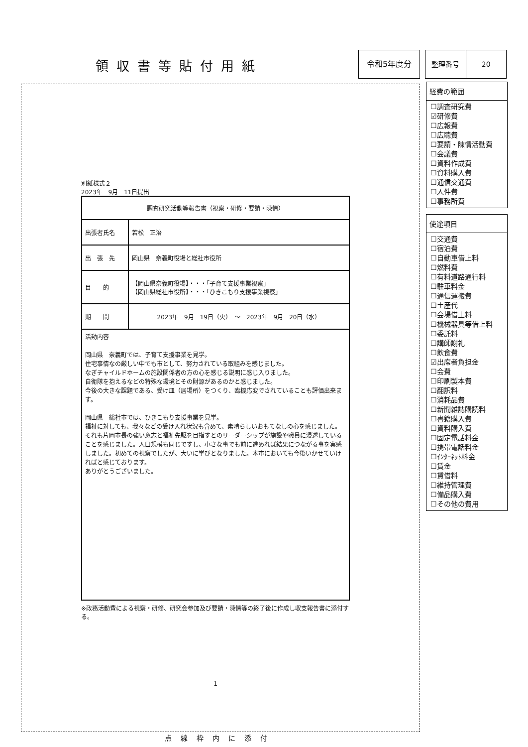領収書等貼付用紙
令和5年度分 整理番号 20
別紙様式２
2023年　9月　11日提出
| 調査研究活動等報告書（視察・研修・要請・陳情） | |
| 出張者氏名 | 若松 正治 |
| 出 張 先 | 岡山県 奈義町役場と総社市役所 |
| 目 的 | 【岡山県奈義町役場】・・・「子育て支援事業視察」 【岡山県総社市役所】・・・「ひきこもり支援事業視察」 |
| 期 間 | 2023年 9月 19日（火） ～ 2023年 9月 20日（水） |
| 活動内容 岡山県 奈義町では、子育て支援事業を見学。 住宅事情なの厳しい中でも市として、努力されている取組みを感じました。 なぎチャイルドホームの施設関係者の方の心を感じる説明に感じ入りました。 自衛隊を抱えるなどの特殊な環境とその財源があるのかと感じました。 今後の大きな課題である、受け皿（居場所）をつくり、臨機応変でされていることも評価出来ます。 岡山県 総社市では、ひきこもり支援事業を見学。 福祉に対しても、我々などの受け入れ状況も含めて、素晴らしいおもてなしの心を感じました。それも片岡市長の強い意志と福祉先駆を目指すとのリーダーシップが施設や職員に浸透していることを感じました。人口規模も同じですし、小さな事でも前に進めれば結果につながる事を実感しました。初めての視察でしたが、大いに学びとなりました。本市においても今後いかせていければと感じております。 ありがとうございました。 | |
※政務活動費による視察・研修、研究会参加及び要請・陳情等の終了後に作成し収支報告書に添付する。
1
点線枠内に添付
経費の範囲
☐調査研究費
☑研修費
☐広報費
☐広聴費
☐要請・陳情活動費
☐会議費
☐資料作成費
☐資料購入費
☐通信交通費
☐人件費
☐事務所費
使途項目
☐交通費
☐宿泊費
☐自動車借上料
☐燃料費
☐有料道路通行料
☐駐車料金
☐通信運搬費
☐土産代
☐会場借上料
☐機械器具等借上料
☐委託料
☐講師謝礼
☐飲食費
☑出席者負担金
☐会費
☐印刷製本費
☐翻訳料
☐消耗品費
☐新聞雑誌購読料
☐書籍購入費
☐資料購入費
☐固定電話料金
☐携帯電話料金
☐ｲﾝﾀｰﾈｯﾄ料金
☐賃金
☐賃借料
☐維持管理費
☐備品購入費
☐その他の費用